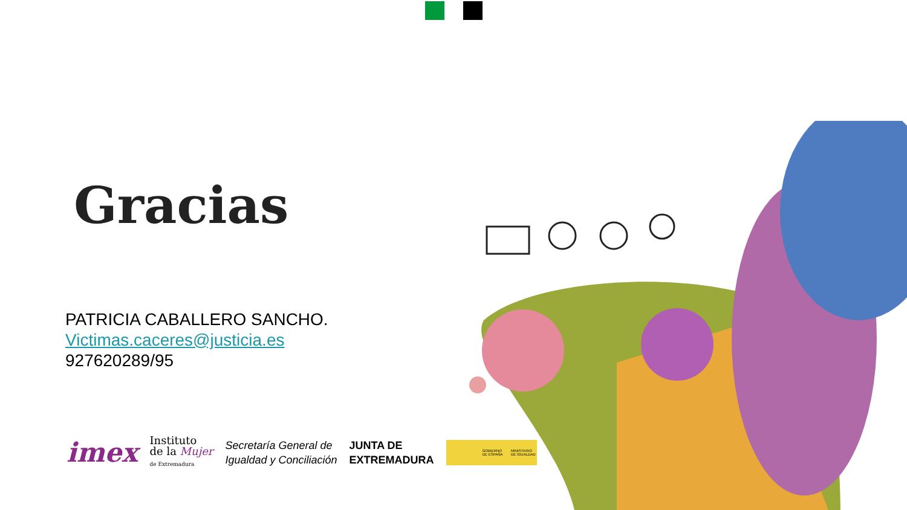Gracias
PATRICIA CABALLERO SANCHO.
Victimas.caceres@justicia.es
927620289/95
imex Instituto
de la Mujer
de Extremadura Secretaría General de
Igualdad y Conciliación JUNTA DE
EXTREMADURA GOBIERNO DE ESPAÑA MINISTERIO DE IGUALDAD